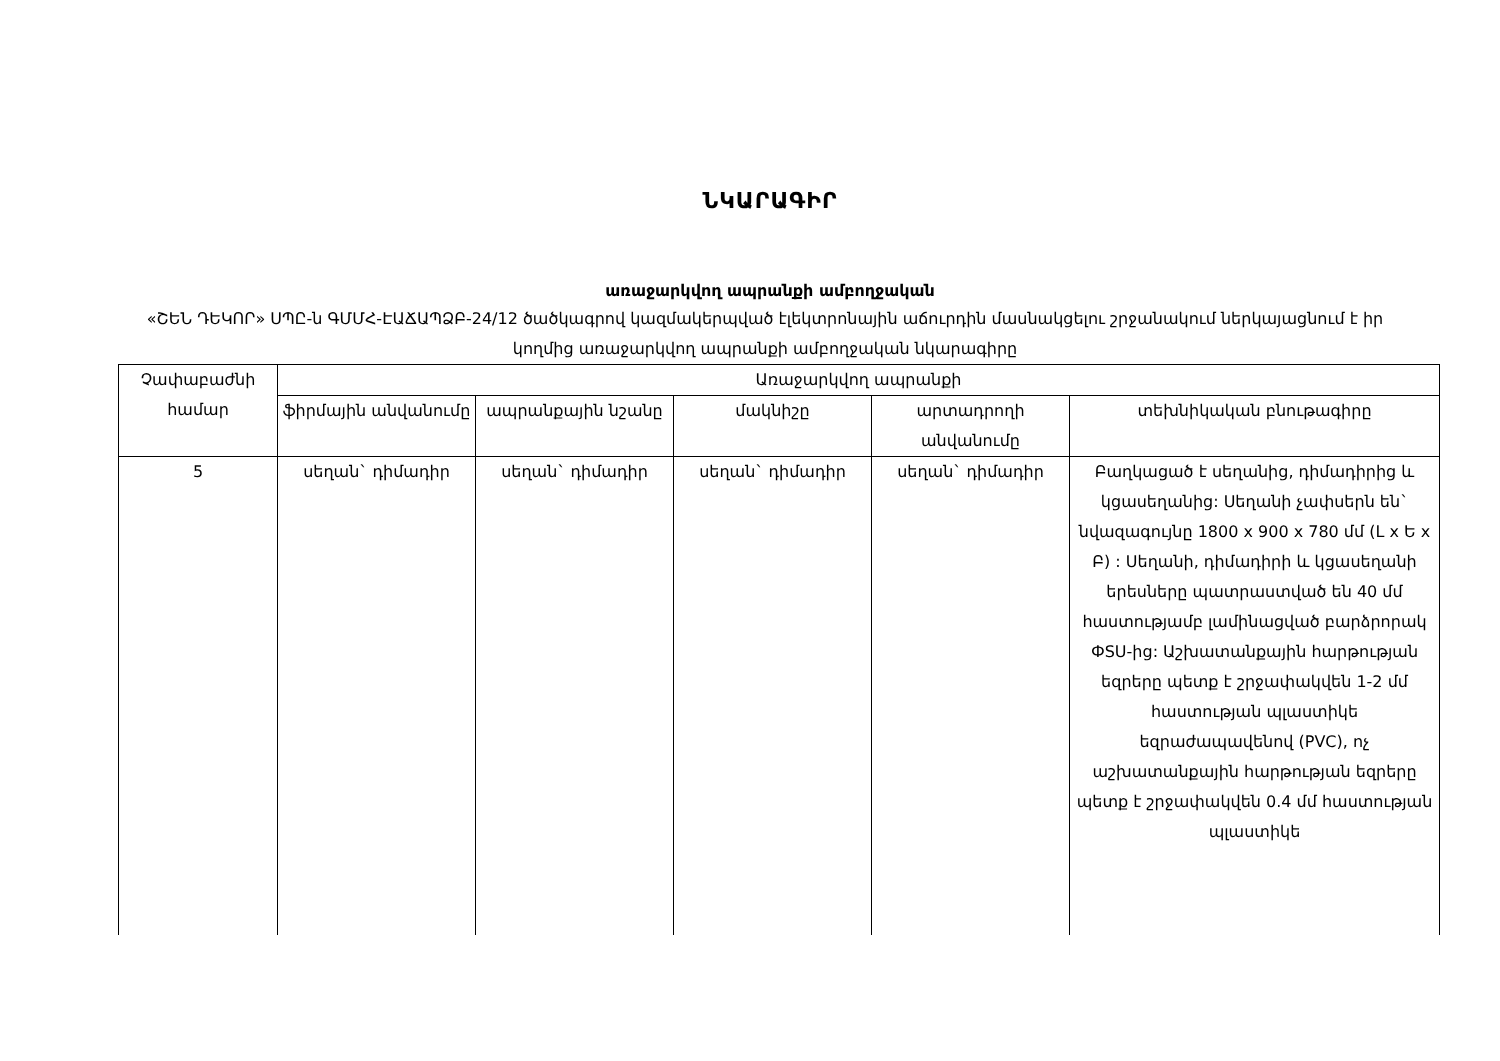ՆԿԱՐԱԳԻՐ
առաջարկվող ապրանքի ամբողջական
«ՇԵՆ ԴԵԿՈՐ» ՍՊԸ-ն ԳՄՄՀ-ԷԱՃԱՊՁԲ-24/12 ծածկագրով կազմակերպված էլեկտրոնային աճուրդին մասնակցելու շրջանակում ներկայացնում է իր կողմից առաջարկվող ապրանքի ամբողջական նկարագիրը
| Չափաբաժնի համար | Առաջարկվող ապրանքի | | | | |
| --- | --- | --- | --- | --- | --- |
| | ֆիրմային անվանումը | ապրանքային նշանը | մակնիշը | արտադրողի անվանումը | տեխնիկական բնութագիրը |
| 5 | սեղան` դիմադիր | սեղան` դիմադիր | սեղան` դիմադիր | սեղան` դիմադիր | Բաղկացած է սեղանից, դիմադիրից և կցասեղանից: Սեղանի չափսերն են` նվազագույնը 1800 x 900 x 780 մմ (L x Ե x Բ) : Սեղանի, դիմադիրի և կցասեղանի երեսները պատրաստված են 40 մմ հաստությամբ լամինացված բարձրորակ ФSU-ից: Աշխատանքային հարթության եզրերը պետք է շրջափակվեն 1-2 մմ հաստության պլաստիկե եզրաժապավենով (PVC), ոչ աշխատանքային հարթության եզրերը պետք է շրջափակվեն 0.4 մմ հաստության պլաստիկե |